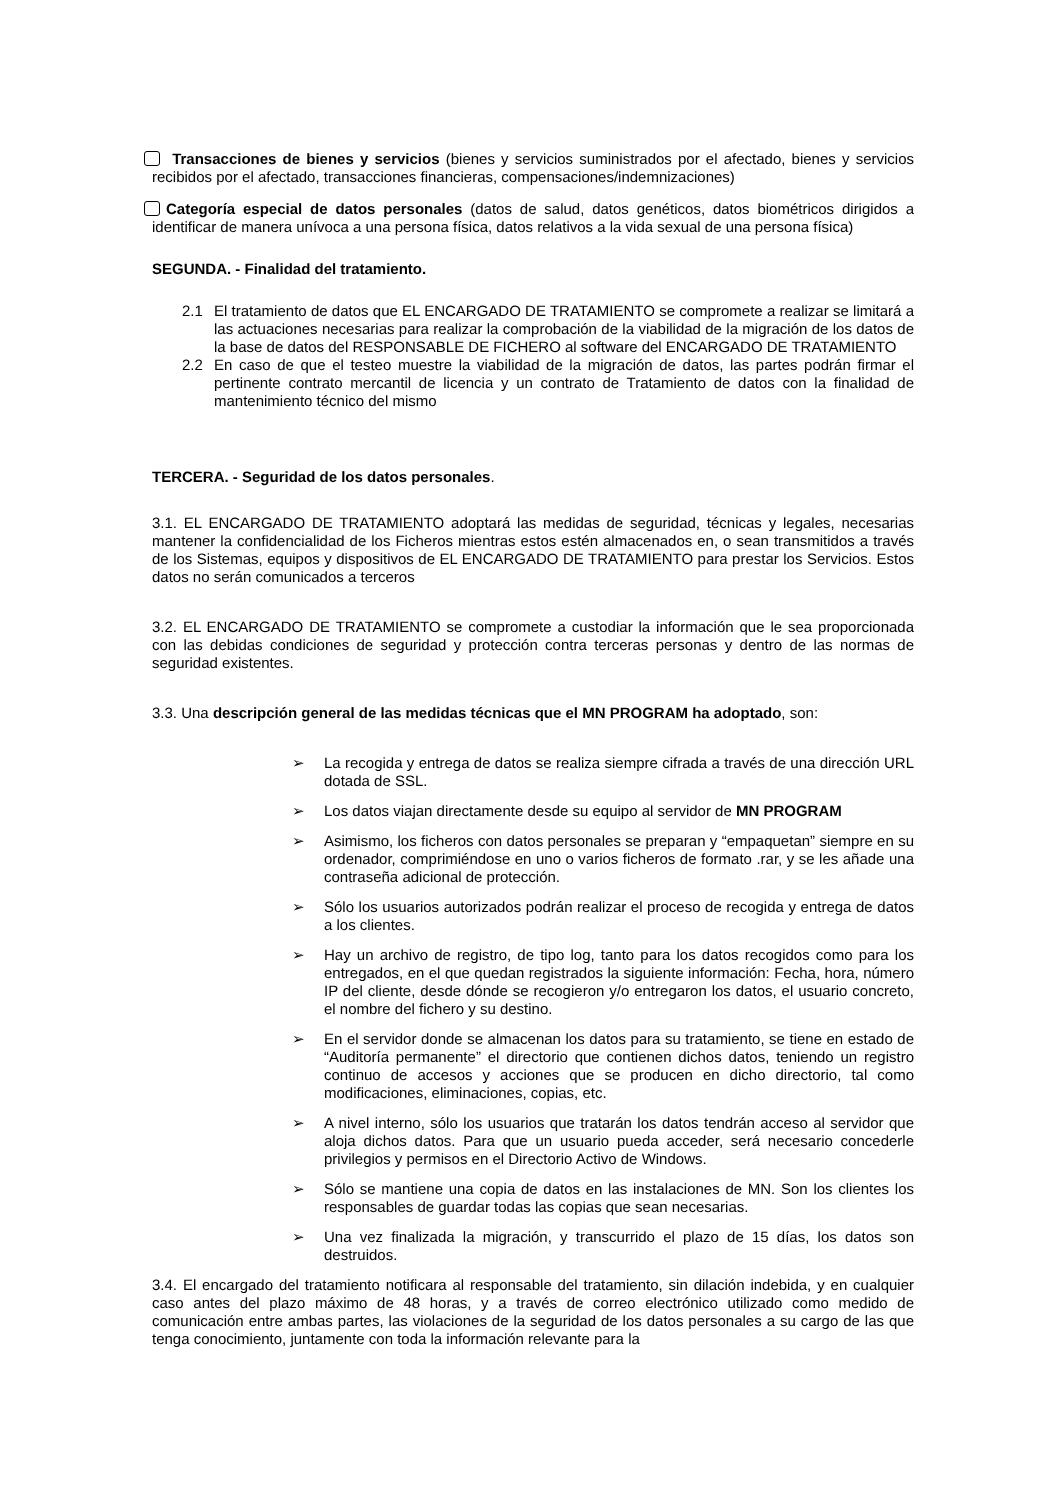Transacciones de bienes y servicios (bienes y servicios suministrados por el afectado, bienes y servicios recibidos por el afectado, transacciones financieras, compensaciones/indemnizaciones)
Categoría especial de datos personales (datos de salud, datos genéticos, datos biométricos dirigidos a identificar de manera unívoca a una persona física, datos relativos a la vida sexual de una persona física)
SEGUNDA. - Finalidad del tratamiento.
2.1 El tratamiento de datos que EL ENCARGADO DE TRATAMIENTO se compromete a realizar se limitará a las actuaciones necesarias para realizar la comprobación de la viabilidad de la migración de los datos de la base de datos del RESPONSABLE DE FICHERO al software del ENCARGADO DE TRATAMIENTO
2.2 En caso de que el testeo muestre la viabilidad de la migración de datos, las partes podrán firmar el pertinente contrato mercantil de licencia y un contrato de Tratamiento de datos con la finalidad de mantenimiento técnico del mismo
TERCERA. - Seguridad de los datos personales.
3.1. EL ENCARGADO DE TRATAMIENTO adoptará las medidas de seguridad, técnicas y legales, necesarias mantener la confidencialidad de los Ficheros mientras estos estén almacenados en, o sean transmitidos a través de los Sistemas, equipos y dispositivos de EL ENCARGADO DE TRATAMIENTO para prestar los Servicios. Estos datos no serán comunicados a terceros
3.2. EL ENCARGADO DE TRATAMIENTO se compromete a custodiar la información que le sea proporcionada con las debidas condiciones de seguridad y protección contra terceras personas y dentro de las normas de seguridad existentes.
3.3. Una descripción general de las medidas técnicas que el MN PROGRAM ha adoptado, son:
➢ La recogida y entrega de datos se realiza siempre cifrada a través de una dirección URL dotada de SSL.
➢ Los datos viajan directamente desde su equipo al servidor de MN PROGRAM
➢ Asimismo, los ficheros con datos personales se preparan y “empaquetan” siempre en su ordenador, comprimiéndose en uno o varios ficheros de formato .rar, y se les añade una contraseña adicional de protección.
➢ Sólo los usuarios autorizados podrán realizar el proceso de recogida y entrega de datos a los clientes.
➢ Hay un archivo de registro, de tipo log, tanto para los datos recogidos como para los entregados, en el que quedan registrados la siguiente información: Fecha, hora, número IP del cliente, desde dónde se recogieron y/o entregaron los datos, el usuario concreto, el nombre del fichero y su destino.
➢ En el servidor donde se almacenan los datos para su tratamiento, se tiene en estado de “Auditoría permanente” el directorio que contienen dichos datos, teniendo un registro continuo de accesos y acciones que se producen en dicho directorio, tal como modificaciones, eliminaciones, copias, etc.
➢ A nivel interno, sólo los usuarios que tratarán los datos tendrán acceso al servidor que aloja dichos datos. Para que un usuario pueda acceder, será necesario concederle privilegios y permisos en el Directorio Activo de Windows.
➢ Sólo se mantiene una copia de datos en las instalaciones de MN. Son los clientes los responsables de guardar todas las copias que sean necesarias.
➢ Una vez finalizada la migración, y transcurrido el plazo de 15 días, los datos son destruidos.
3.4. El encargado del tratamiento notificara al responsable del tratamiento, sin dilación indebida, y en cualquier caso antes del plazo máximo de 48 horas, y a través de correo electrónico utilizado como medido de comunicación entre ambas partes, las violaciones de la seguridad de los datos personales a su cargo de las que tenga conocimiento, juntamente con toda la información relevante para la